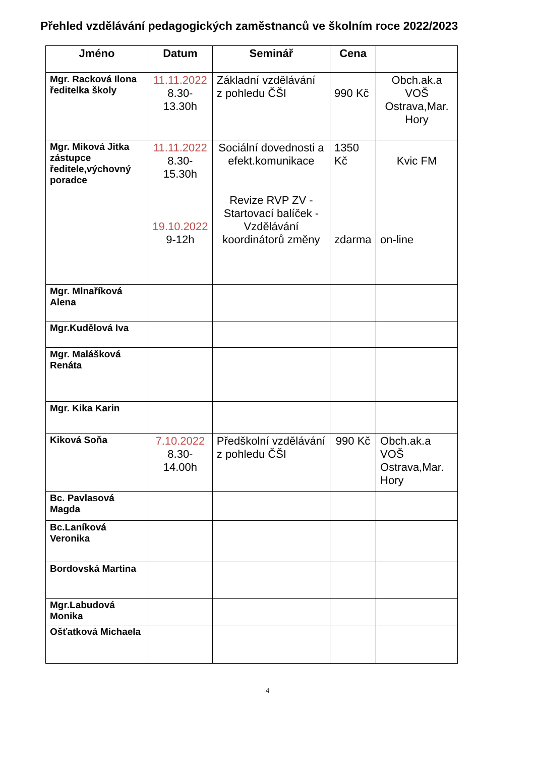Přehled vzdělávání pedagogických zaměstnanců ve školním roce 2022/2023
| Jméno | Datum | Seminář | Cena | |
| --- | --- | --- | --- | --- |
| Mgr. Racková Ilona ředitelka školy | 11.11.2022 8.30-13.30h | Základní vzdělávání z pohledu ČŠI | 990 Kč | Obch.ak.a VOŠ Ostrava,Mar. Hory |
| Mgr. Miková Jitka zástupce ředitele,výchovný poradce | 11.11.2022 8.30-15.30h 19.10.2022 9-12h | Sociální dovednosti a efekt.komunikace Revize RVP ZV - Startovací balíček - Vzdělávání koordinátorů změny | 1350 Kč zdarma | Kvic FM on-line |
| Mgr. Mlnaříková Alena | | | | |
| Mgr.Kudělová Iva | | | | |
| Mgr. Malášková Renáta | | | | |
| Mgr. Kika Karin | | | | |
| Kiková Soňa | 7.10.2022 8.30-14.00h | Předškolní vzdělávání z pohledu ČŠI | 990 Kč | Obch.ak.a VOŠ Ostrava,Mar. Hory |
| Bc. Pavlasová Magda | | | | |
| Bc.Laníková Veronika | | | | |
| Bordovská Martina | | | | |
| Mgr.Labudová Monika | | | | |
| Ošťatková Michaela | | | | |
4